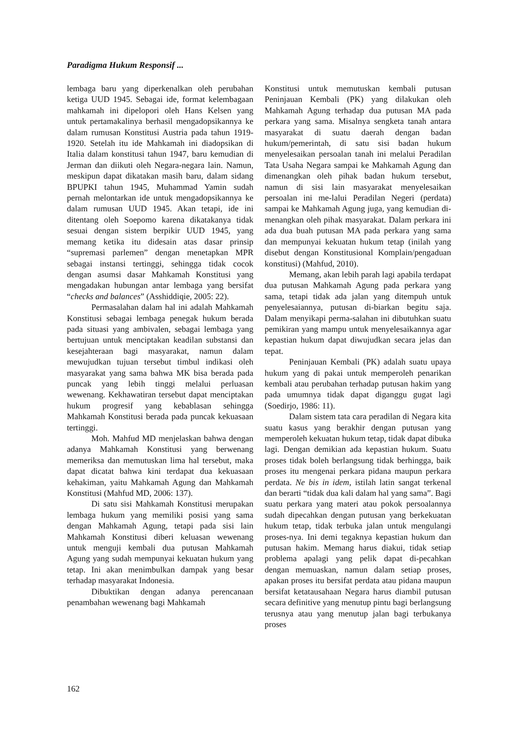Paradigma Hukum Responsif ...
lembaga baru yang diperkenalkan oleh perubahan ketiga UUD 1945. Sebagai ide, format kelembagaan mahkamah ini dipelopori oleh Hans Kelsen yang untuk pertamakalinya berhasil mengadopsikannya ke dalam rumusan Konstitusi Austria pada tahun 1919-1920. Setelah itu ide Mahkamah ini diadopsikan di Italia dalam konstitusi tahun 1947, baru kemudian di Jerman dan diikuti oleh Negara-negara lain. Namun, meskipun dapat dikatakan masih baru, dalam sidang BPUPKI tahun 1945, Muhammad Yamin sudah pernah melontarkan ide untuk mengadopsikannya ke dalam rumusan UUD 1945. Akan tetapi, ide ini ditentang oleh Soepomo karena dikatakanya tidak sesuai dengan sistem berpikir UUD 1945, yang memang ketika itu didesain atas dasar prinsip “supremasi parlemen” dengan menetapkan MPR sebagai instansi tertinggi, sehingga tidak cocok dengan asumsi dasar Mahkamah Konstitusi yang mengadakan hubungan antar lembaga yang bersifat “checks and balances” (Asshiddiqie, 2005: 22).
Permasalahan dalam hal ini adalah Mahkamah Konstitusi sebagai lembaga penegak hukum berada pada situasi yang ambivalen, sebagai lembaga yang bertujuan untuk menciptakan keadilan substansi dan kesejahteraan bagi masyarakat, namun dalam mewujudkan tujuan tersebut timbul indikasi oleh masyarakat yang sama bahwa MK bisa berada pada puncak yang lebih tinggi melalui perluasan wewenang. Kekhawatiran tersebut dapat menciptakan hukum progresif yang kebablasan sehingga Mahkamah Konstitusi berada pada puncak kekuasaan tertinggi.
Moh. Mahfud MD menjelaskan bahwa dengan adanya Mahkamah Konstitusi yang berwenang memeriksa dan memutuskan lima hal tersebut, maka dapat dicatat bahwa kini terdapat dua kekuasaan kehakiman, yaitu Mahkamah Agung dan Mahkamah Konstitusi (Mahfud MD, 2006: 137).
Di satu sisi Mahkamah Konstitusi merupakan lembaga hukum yang memiliki posisi yang sama dengan Mahkamah Agung, tetapi pada sisi lain Mahkamah Konstitusi diberi keluasan wewenang untuk menguji kembali dua putusan Mahkamah Agung yang sudah mempunyai kekuatan hukum yang tetap. Ini akan menimbulkan dampak yang besar terhadap masyarakat Indonesia.
Dibuktikan dengan adanya perencanaan penambahan wewenang bagi Mahkamah
Konstitusi untuk memutuskan kembali putusan Peninjauan Kembali (PK) yang dilakukan oleh Mahkamah Agung terhadap dua putusan MA pada perkara yang sama. Misalnya sengketa tanah antara masyarakat di suatu daerah dengan badan hukum/pemerintah, di satu sisi badan hukum menyelesaikan persoalan tanah ini melalui Peradilan Tata Usaha Negara sampai ke Mahkamah Agung dan dimenangkan oleh pihak badan hukum tersebut, namun di sisi lain masyarakat menyelesaikan persoalan ini me-lalui Peradilan Negeri (perdata) sampai ke Mahkamah Agung juga, yang kemudian di-menangkan oleh pihak masyarakat. Dalam perkara ini ada dua buah putusan MA pada perkara yang sama dan mempunyai kekuatan hukum tetap (inilah yang disebut dengan Konstitusional Komplain/pengaduan konstitusi) (Mahfud, 2010).
Memang, akan lebih parah lagi apabila terdapat dua putusan Mahkamah Agung pada perkara yang sama, tetapi tidak ada jalan yang ditempuh untuk penyelesaiannya, putusan di-biarkan begitu saja. Dalam menyikapi perma-salahan ini dibutuhkan suatu pemikiran yang mampu untuk menyelesaikannya agar kepastian hukum dapat diwujudkan secara jelas dan tepat.
Peninjauan Kembali (PK) adalah suatu upaya hukum yang di pakai untuk memperoleh penarikan kembali atau perubahan terhadap putusan hakim yang pada umumnya tidak dapat diganggu gugat lagi (Soedirjo, 1986: 11).
Dalam sistem tata cara peradilan di Negara kita suatu kasus yang berakhir dengan putusan yang memperoleh kekuatan hukum tetap, tidak dapat dibuka lagi. Dengan demikian ada kepastian hukum. Suatu proses tidak boleh berlangsung tidak berhingga, baik proses itu mengenai perkara pidana maupun perkara perdata. Ne bis in idem, istilah latin sangat terkenal dan berarti “tidak dua kali dalam hal yang sama”. Bagi suatu perkara yang materi atau pokok persoalannya sudah dipecahkan dengan putusan yang berkekuatan hukum tetap, tidak terbuka jalan untuk mengulangi proses-nya. Ini demi tegaknya kepastian hukum dan putusan hakim. Memang harus diakui, tidak setiap problema apalagi yang pelik dapat di-pecahkan dengan memuaskan, namun dalam setiap proses, apakan proses itu bersifat perdata atau pidana maupun bersifat ketatausahaan Negara harus diambil putusan secara definitive yang menutup pintu bagi berlangsung terusnya atau yang menutup jalan bagi terbukanya proses
162